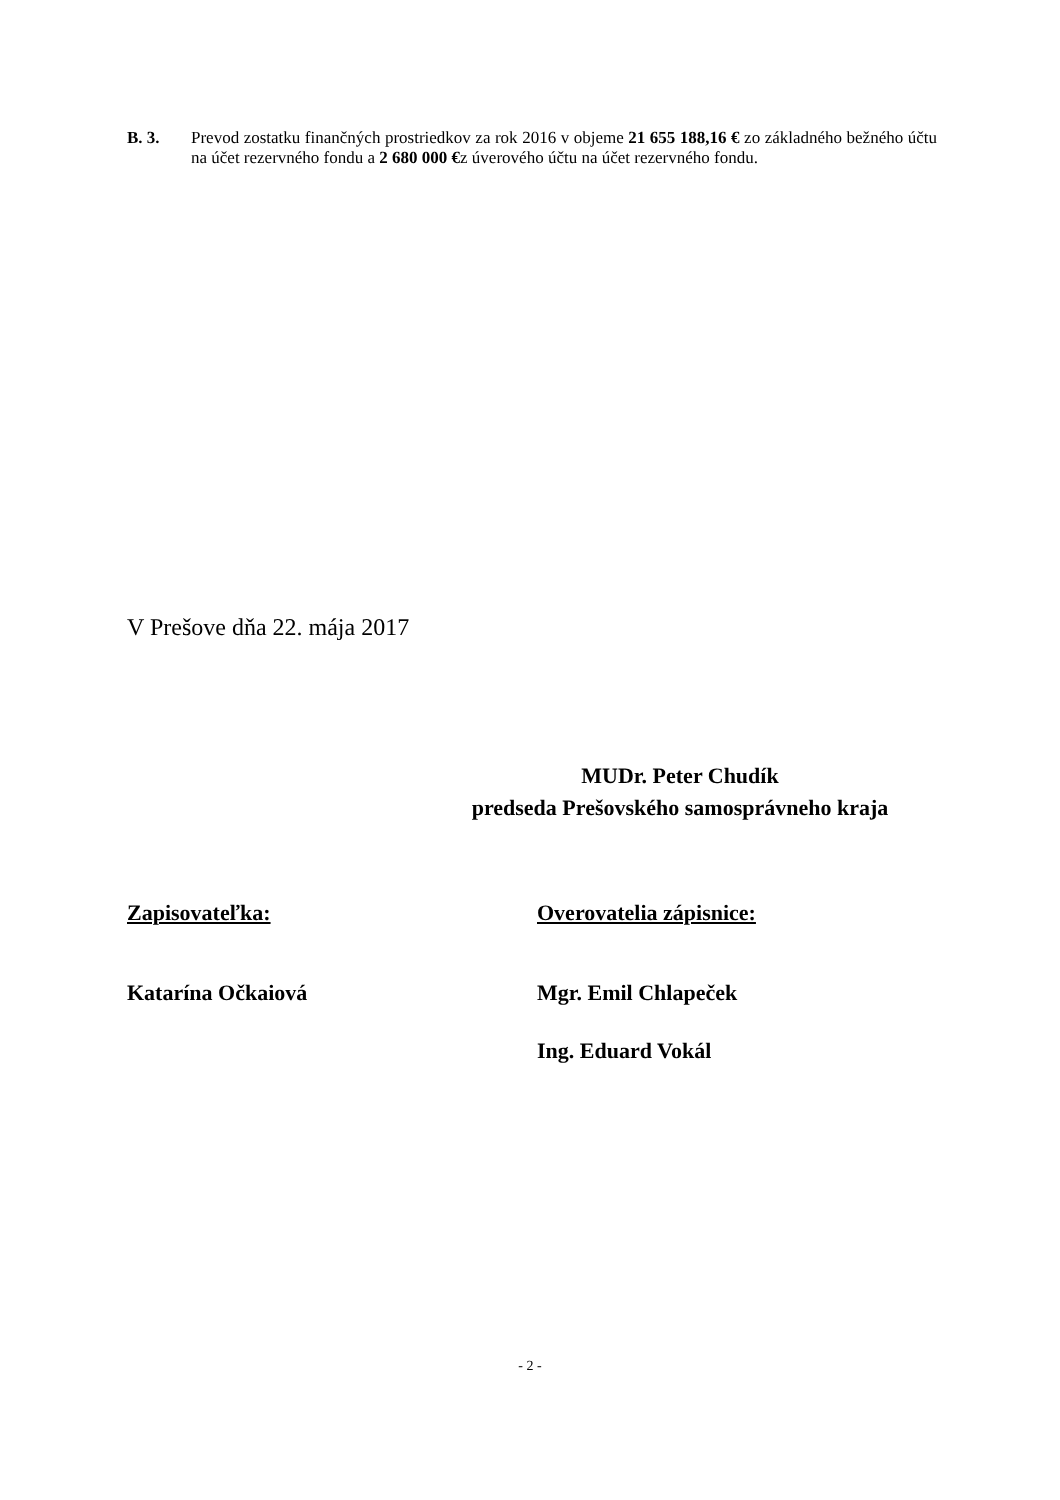B. 3. Prevod zostatku finančných prostriedkov za rok 2016 v objeme 21 655 188,16 € zo základného bežného účtu na účet rezervného fondu a 2 680 000 €z úverového účtu na účet rezervného fondu.
V Prešove dňa 22. mája 2017
MUDr. Peter Chudík
predseda Prešovského samosprávneho kraja
Zapisovateľka:
Katarína Očkaiová
Overovatelia zápisnice:
Mgr. Emil Chlapeček
Ing. Eduard Vokál
- 2 -